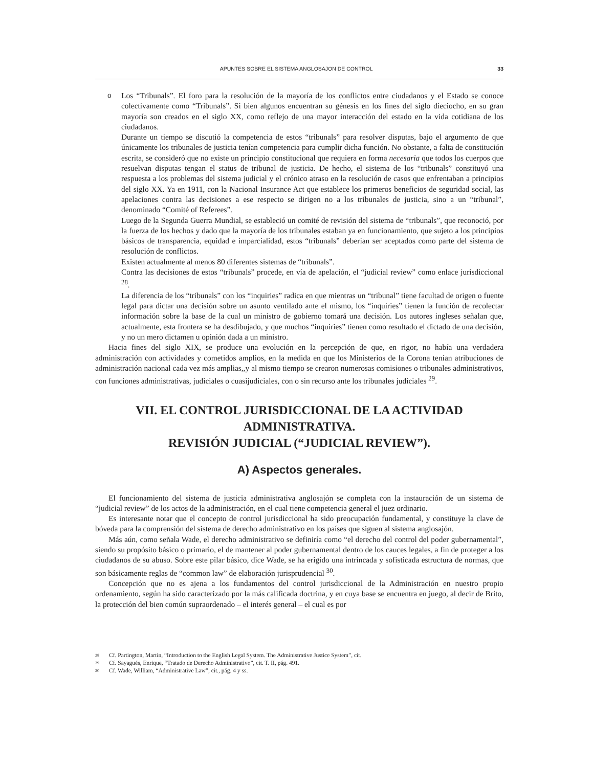APUNTES SOBRE EL SISTEMA ANGLOSAJON DE CONTROL 33
o
Los “Tribunals”. El foro para la resolución de la mayoría de los conflictos entre ciudadanos y el Estado se conoce colectivamente como “Tribunals”. Si bien algunos encuentran su génesis en los fines del siglo dieciocho, en su gran mayoría son creados en el siglo XX, como reflejo de una mayor interacción del estado en la vida cotidiana de los ciudadanos.
Durante un tiempo se discutió la competencia de estos “tribunals” para resolver disputas, bajo el argumento de que únicamente los tribunales de justicia tenían competencia para cumplir dicha función. No obstante, a falta de constitución escrita, se consideró que no existe un principio constitucional que requiera en forma necesaria que todos los cuerpos que resuelvan disputas tengan el status de tribunal de justicia. De hecho, el sistema de los “tribunals” constituyó una respuesta a los problemas del sistema judicial y el crónico atraso en la resolución de casos que enfrentaban a principios del siglo XX. Ya en 1911, con la Nacional Insurance Act que establece los primeros beneficios de seguridad social, las apelaciones contra las decisiones a ese respecto se dirigen no a los tribunales de justicia, sino a un “tribunal”, denominado “Comité of Referees”.
Luego de la Segunda Guerra Mundial, se estableció un comité de revisión del sistema de “tribunals”, que reconoció, por la fuerza de los hechos y dado que la mayoría de los tribunales estaban ya en funcionamiento, que sujeto a los principios básicos de transparencia, equidad e imparcialidad, estos “tribunals” deberían ser aceptados como parte del sistema de resolución de conflictos.
Existen actualmente al menos 80 diferentes sistemas de “tribunals”.
Contra las decisiones de estos “tribunals” procede, en vía de apelación, el “judicial review” como enlace jurisdiccional <sup>28</sup>.
La diferencia de los “tribunals” con los “inquiries” radica en que mientras un “tribunal” tiene facultad de origen o fuente legal para dictar una decisión sobre un asunto ventilado ante el mismo, los “inquiries” tienen la función de recolectar información sobre la base de la cual un ministro de gobierno tomará una decisión. Los autores ingleses señalan que, actualmente, esta frontera se ha desdibujado, y que muchos “inquiries” tienen como resultado el dictado de una decisión, y no un mero dictamen u opinión dada a un ministro.
Hacia fines del siglo XIX, se produce una evolución en la percepción de que, en rigor, no había una verdadera administración con actividades y cometidos amplios, en la medida en que los Ministerios de la Corona tenían atribuciones de administración nacional cada vez más amplias,,y al mismo tiempo se crearon numerosas comisiones o tribunales administrativos, con funciones administrativas, judiciales o cuasijudiciales, con o sin recurso ante los tribunales judiciales <sup>29</sup>.
VII. EL CONTROL JURISDICCIONAL DE LA ACTIVIDAD ADMINISTRATIVA.
REVISIÓN JUDICIAL (“JUDICIAL REVIEW”).
A) Aspectos generales.
El funcionamiento del sistema de justicia administrativa anglosajón se completa con la instauración de un sistema de “judicial review” de los actos de la administración, en el cual tiene competencia general el juez ordinario.
Es interesante notar que el concepto de control jurisdiccional ha sido preocupación fundamental, y constituye la clave de bóveda para la comprensión del sistema de derecho administrativo en los países que siguen al sistema anglosajón.
Más aún, como señala Wade, el derecho administrativo se definiría como “el derecho del control del poder gubernamental”, siendo su propósito básico o primario, el de mantener al poder gubernamental dentro de los cauces legales, a fin de proteger a los ciudadanos de su abuso. Sobre este pilar básico, dice Wade, se ha erigido una intrincada y sofisticada estructura de normas, que son básicamente reglas de “common law” de elaboración jurisprudencial <sup>30</sup>.
Concepción que no es ajena a los fundamentos del control jurisdiccional de la Administración en nuestro propio ordenamiento, según ha sido caracterizado por la más calificada doctrina, y en cuya base se encuentra en juego, al decir de Brito, la protección del bien común supraordenado – el interés general – el cual es por
<sup>28</sup> Cf. Partington, Martin, “Introduction to the English Legal System. The Administrative Justice System”, cit.
<sup>29</sup> Cf. Sayagués, Enrique, “Tratado de Derecho Administrativo”, cit. T. II, pág. 491.
<sup>30</sup> Cf. Wade, William, “Administrative Law”, cit., pág. 4 y ss.